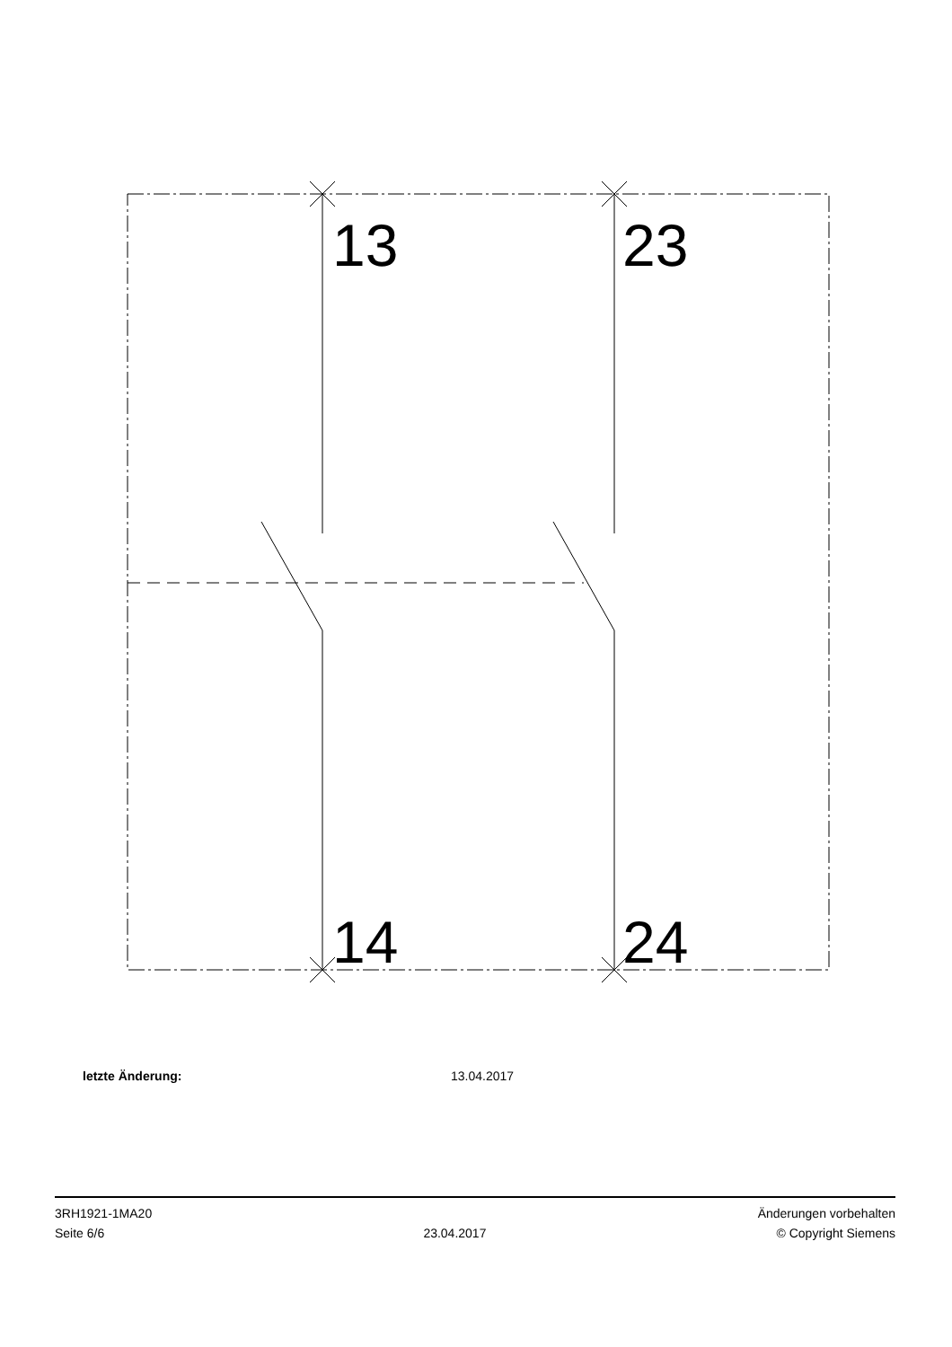13 23
14 24
letzte Änderung: 13.04.2017
3RH1921-1MA20
Seite 6/6
23.04.2017
Änderungen vorbehalten
© Copyright Siemens